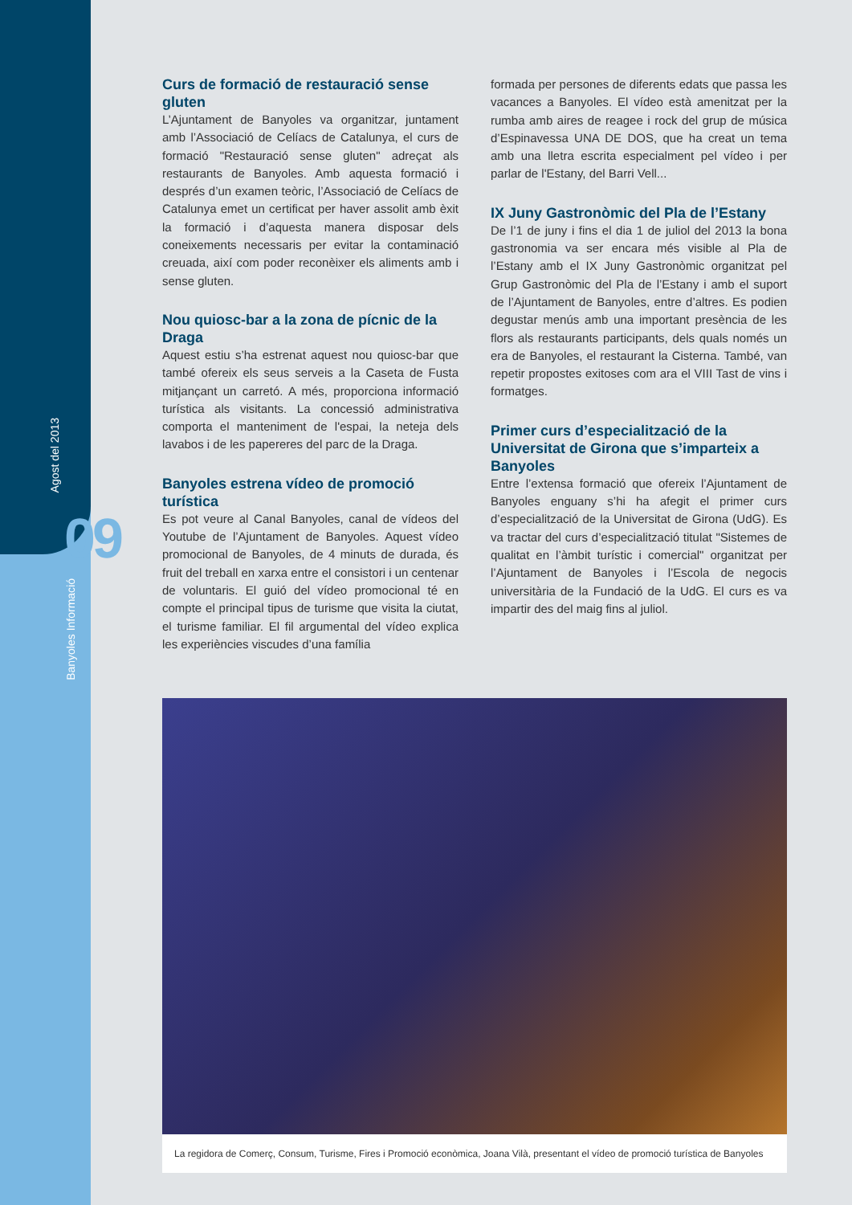Agost del 2013
09
Banyoles Informació
Curs de formació de restauració sense gluten
L’Ajuntament de Banyoles va organitzar, juntament amb l’Associació de Celíacs de Catalunya, el curs de formació "Restauració sense gluten" adreçat als restaurants de Banyoles. Amb aquesta formació i després d’un examen teòric, l’Associació de Celíacs de Catalunya emet un certificat per haver assolit amb èxit la formació i d’aquesta manera disposar dels coneixements necessaris per evitar la contaminació creuada, així com poder reconèixer els aliments amb i sense gluten.
Nou quiosc-bar a la zona de pícnic de la Draga
Aquest estiu s’ha estrenat aquest nou quiosc-bar que també ofereix els seus serveis a la Caseta de Fusta mitjançant un carretó. A més, proporciona informació turística als visitants. La concessió administrativa comporta el manteniment de l'espai, la neteja dels lavabos i de les papereres del parc de la Draga.
Banyoles estrena vídeo de promoció turística
Es pot veure al Canal Banyoles, canal de vídeos del Youtube de l’Ajuntament de Banyoles. Aquest vídeo promocional de Banyoles, de 4 minuts de durada, és fruit del treball en xarxa entre el consistori i un centenar de voluntaris. El guió del vídeo promocional té en compte el principal tipus de turisme que visita la ciutat, el turisme familiar. El fil argumental del vídeo explica les experiències viscudes d’una família
formada per persones de diferents edats que passa les vacances a Banyoles. El vídeo està amenitzat per la rumba amb aires de reagee i rock del grup de música d’Espinavessa UNA DE DOS, que ha creat un tema amb una lletra escrita especialment pel vídeo i per parlar de l'Estany, del Barri Vell...
IX Juny Gastronòmic del Pla de l’Estany
De l’1 de juny i fins el dia 1 de juliol del 2013 la bona gastronomia va ser encara més visible al Pla de l’Estany amb el IX Juny Gastronòmic organitzat pel Grup Gastronòmic del Pla de l’Estany i amb el suport de l’Ajuntament de Banyoles, entre d’altres. Es podien degustar menús amb una important presència de les flors als restaurants participants, dels quals només un era de Banyoles, el restaurant la Cisterna. També, van repetir propostes exitoses com ara el VIII Tast de vins i formatges.
Primer curs d’especialització de la Universitat de Girona que s’imparteix a Banyoles
Entre l’extensa formació que ofereix l’Ajuntament de Banyoles enguany s’hi ha afegit el primer curs d’especialització de la Universitat de Girona (UdG). Es va tractar del curs d’especialització titulat "Sistemes de qualitat en l’àmbit turístic i comercial" organitzat per l’Ajuntament de Banyoles i l’Escola de negocis universitària de la Fundació de la UdG. El curs es va impartir des del maig fins al juliol.
La regidora de Comerç, Consum, Turisme, Fires i Promoció econòmica, Joana Vilà, presentant el vídeo de promoció turística de Banyoles